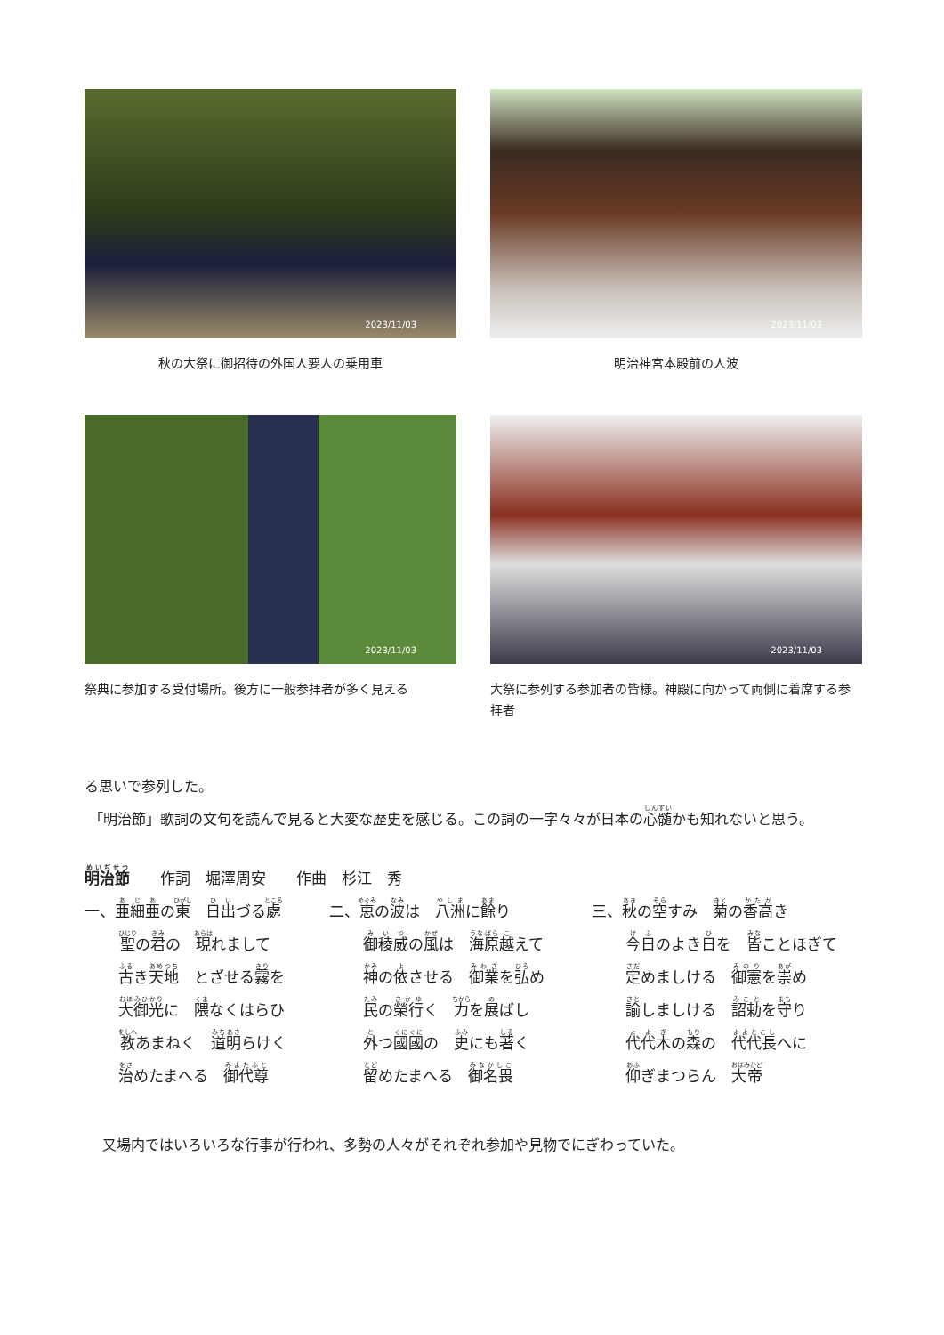2023/11/03
秋の大祭に御招待の外国人要人の乗用車
2023/11/03
明治神宮本殿前の人波
2023/11/03
祭典に参加する受付場所。後方に一般参拝者が多く見える
2023/11/03
大祭に参列する参加者の皆様。神殿に向かって両側に着席する参拝者
る思いで参列した。
「明治節」歌詞の文句を読んで見ると大変な歴史を感じる。この詞の一字々々が日本の心髄かも知れないと思う。
明治節　　作詞　堀澤周安　　作曲　杉江　秀
一、亜細亜の東　日出づる處
二、恵の波は　八洲に餘り
三、秋の空すみ　菊の香高き
聖の君の　現れまして
御稜威の風は　海原越えて
今日のよき日を　皆ことほぎて
古き天地　とざせる霧を
神の依させる　御業を弘め
定めましける　御憲を崇め
大御光に　隈なくはらひ
民の榮行く　力を展ばし
諭しましける　詔勅を守り
教あまねく　道明らけく
外つ國國の　史にも著く
代代木の森の　代代長へに
治めたまへる　御代尊
留めたまへる　御名畏
仰ぎまつらん　大帝
又場内ではいろいろな行事が行われ、多勢の人々がそれぞれ参加や見物でにぎわっていた。